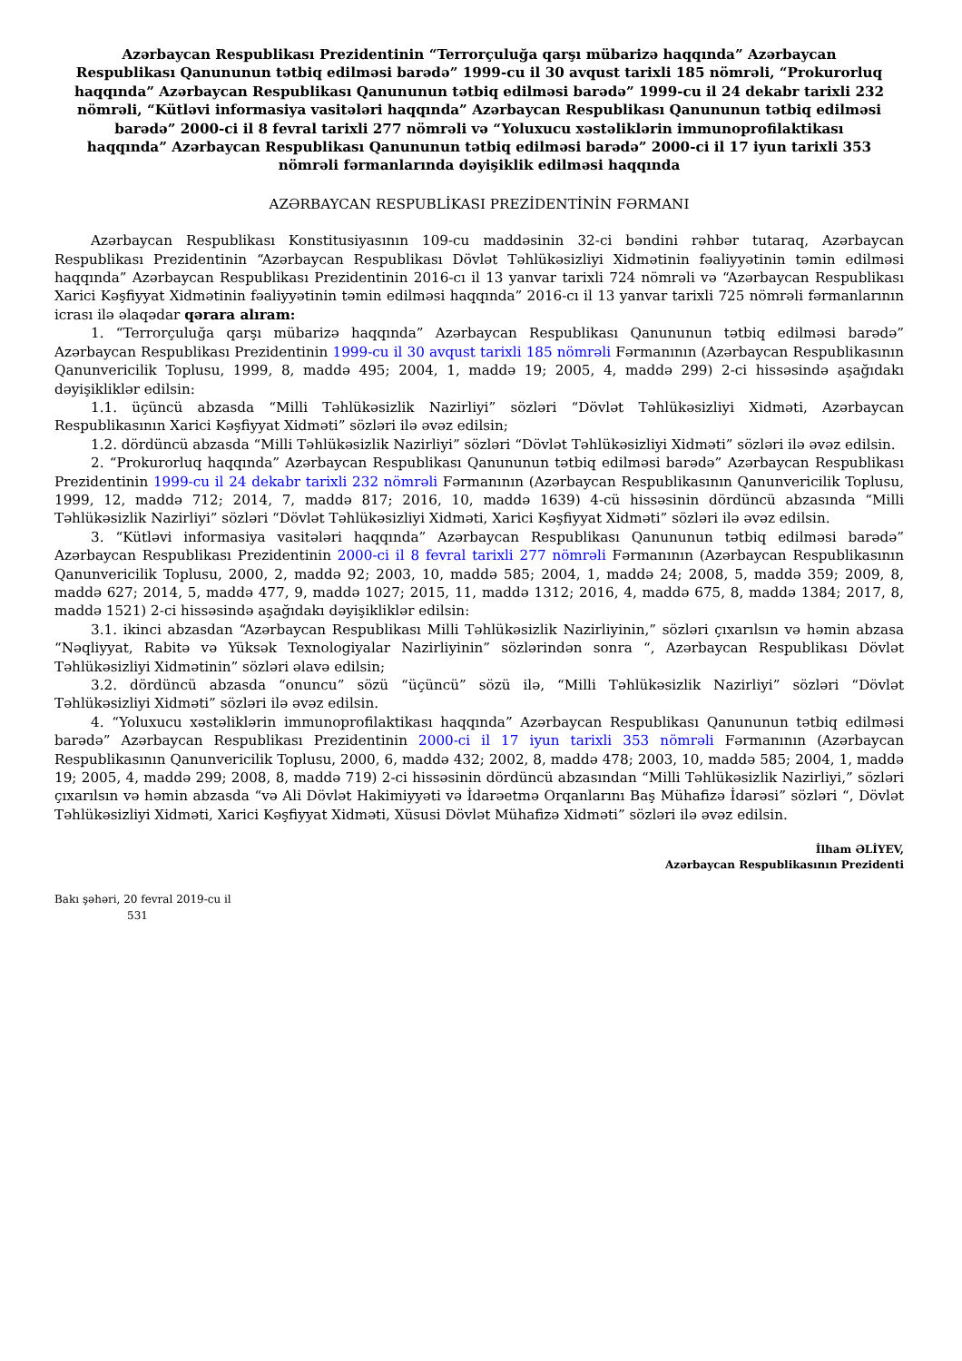Azərbaycan Respublikası Prezidentinin “Terrorçuluğa qarşı mübarizə haqqında” Azərbaycan Respublikası Qanununun tətbiq edilməsi barədə” 1999-cu il 30 avqust tarixli 185 nömrəli, “Prokurorluq haqqında” Azərbaycan Respublikası Qanununun tətbiq edilməsi barədə” 1999-cu il 24 dekabr tarixli 232 nömrəli, “Kütləvi informasiya vasitələri haqqında” Azərbaycan Respublikası Qanununun tətbiq edilməsi barədə” 2000-ci il 8 fevral tarixli 277 nömrəli və “Yoluxucu xəstəliklərin immunoprofilaktikası haqqında” Azərbaycan Respublikası Qanununun tətbiq edilməsi barədə” 2000-ci il 17 iyun tarixli 353 nömrəli fərmanlarında dəyişiklik edilməsi haqqında
AZƏRBAYCAN RESPUBLİKASI PREZİDENTİNİN FƏRMANI
Azərbaycan Respublikası Konstitusiyasının 109-cu maddəsinin 32-ci bəndini rəhbər tutaraq, Azərbaycan Respublikası Prezidentinin “Azərbaycan Respublikası Dövlət Təhlükəsizliyi Xidmətinin fəaliyyətinin təmin edilməsi haqqında” Azərbaycan Respublikası Prezidentinin 2016-cı il 13 yanvar tarixli 724 nömrəli və “Azərbaycan Respublikası Xarici Kəşfiyyat Xidmətinin fəaliyyətinin təmin edilməsi haqqında” 2016-cı il 13 yanvar tarixli 725 nömrəli fərmanlarının icrası ilə əlaqədar qərara alıram:
1. “Terrorçuluğa qarşı mübarizə haqqında” Azərbaycan Respublikası Qanununun tətbiq edilməsi barədə” Azərbaycan Respublikası Prezidentinin 1999-cu il 30 avqust tarixli 185 nömrəli Fərmanının (Azərbaycan Respublikasının Qanunvericilik Toplusu, 1999, 8, maddə 495; 2004, 1, maddə 19; 2005, 4, maddə 299) 2-ci hissəsində aşağıdakı dəyişikliklər edilsin:
1.1. üçüncü abzasda “Milli Təhlükəsizlik Nazirliyi” sözləri “Dövlət Təhlükəsizliyi Xidməti, Azərbaycan Respublikasının Xarici Kəşfiyyat Xidməti” sözləri ilə əvəz edilsin;
1.2. dördüncü abzasda “Milli Təhlükəsizlik Nazirliyi” sözləri “Dövlət Təhlükəsizliyi Xidməti” sözləri ilə əvəz edilsin.
2. “Prokurorluq haqqında” Azərbaycan Respublikası Qanununun tətbiq edilməsi barədə” Azərbaycan Respublikası Prezidentinin 1999-cu il 24 dekabr tarixli 232 nömrəli Fərmanının (Azərbaycan Respublikasının Qanunvericilik Toplusu, 1999, 12, maddə 712; 2014, 7, maddə 817; 2016, 10, maddə 1639) 4-cü hissəsinin dördüncü abzasında “Milli Təhlükəsizlik Nazirliyi” sözləri “Dövlət Təhlükəsizliyi Xidməti, Xarici Kəşfiyyat Xidməti” sözləri ilə əvəz edilsin.
3. “Kütləvi informasiya vasitələri haqqında” Azərbaycan Respublikası Qanununun tətbiq edilməsi barədə” Azərbaycan Respublikası Prezidentinin 2000-ci il 8 fevral tarixli 277 nömrəli Fərmanının (Azərbaycan Respublikasının Qanunvericilik Toplusu, 2000, 2, maddə 92; 2003, 10, maddə 585; 2004, 1, maddə 24; 2008, 5, maddə 359; 2009, 8, maddə 627; 2014, 5, maddə 477, 9, maddə 1027; 2015, 11, maddə 1312; 2016, 4, maddə 675, 8, maddə 1384; 2017, 8, maddə 1521) 2-ci hissəsində aşağıdakı dəyişikliklər edilsin:
3.1. ikinci abzasdan “Azərbaycan Respublikası Milli Təhlükəsizlik Nazirliyinin,” sözləri çıxarılsın və həmin abzasa “Nəqliyyat, Rabitə və Yüksək Texnologiyalar Nazirliyinin” sözlərindən sonra “, Azərbaycan Respublikası Dövlət Təhlükəsizliyi Xidmətinin” sözləri əlavə edilsin;
3.2. dördüncü abzasda “onuncu” sözü “üçüncü” sözü ilə, “Milli Təhlükəsizlik Nazirliyi” sözləri “Dövlət Təhlükəsizliyi Xidməti” sözləri ilə əvəz edilsin.
4. “Yoluxucu xəstəliklərin immunoprofilaktikası haqqında” Azərbaycan Respublikası Qanununun tətbiq edilməsi barədə” Azərbaycan Respublikası Prezidentinin 2000-ci il 17 iyun tarixli 353 nömrəli Fərmanının (Azərbaycan Respublikasının Qanunvericilik Toplusu, 2000, 6, maddə 432; 2002, 8, maddə 478; 2003, 10, maddə 585; 2004, 1, maddə 19; 2005, 4, maddə 299; 2008, 8, maddə 719) 2-ci hissəsinin dördüncü abzasından “Milli Təhlükəsizlik Nazirliyi,” sözləri çıxarılsın və həmin abzasda “və Ali Dövlət Hakimiyyəti və İdarəetmə Orqanlarını Baş Mühafizə İdarəsi” sözləri “, Dövlət Təhlükəsizliyi Xidməti, Xarici Kəşfiyyat Xidməti, Xüsusi Dövlət Mühafizə Xidməti” sözləri ilə əvəz edilsin.
İlham ƏLİYEV,
Azərbaycan Respublikasının Prezidenti
Bakı şəhəri, 20 fevral 2019-cu il
531